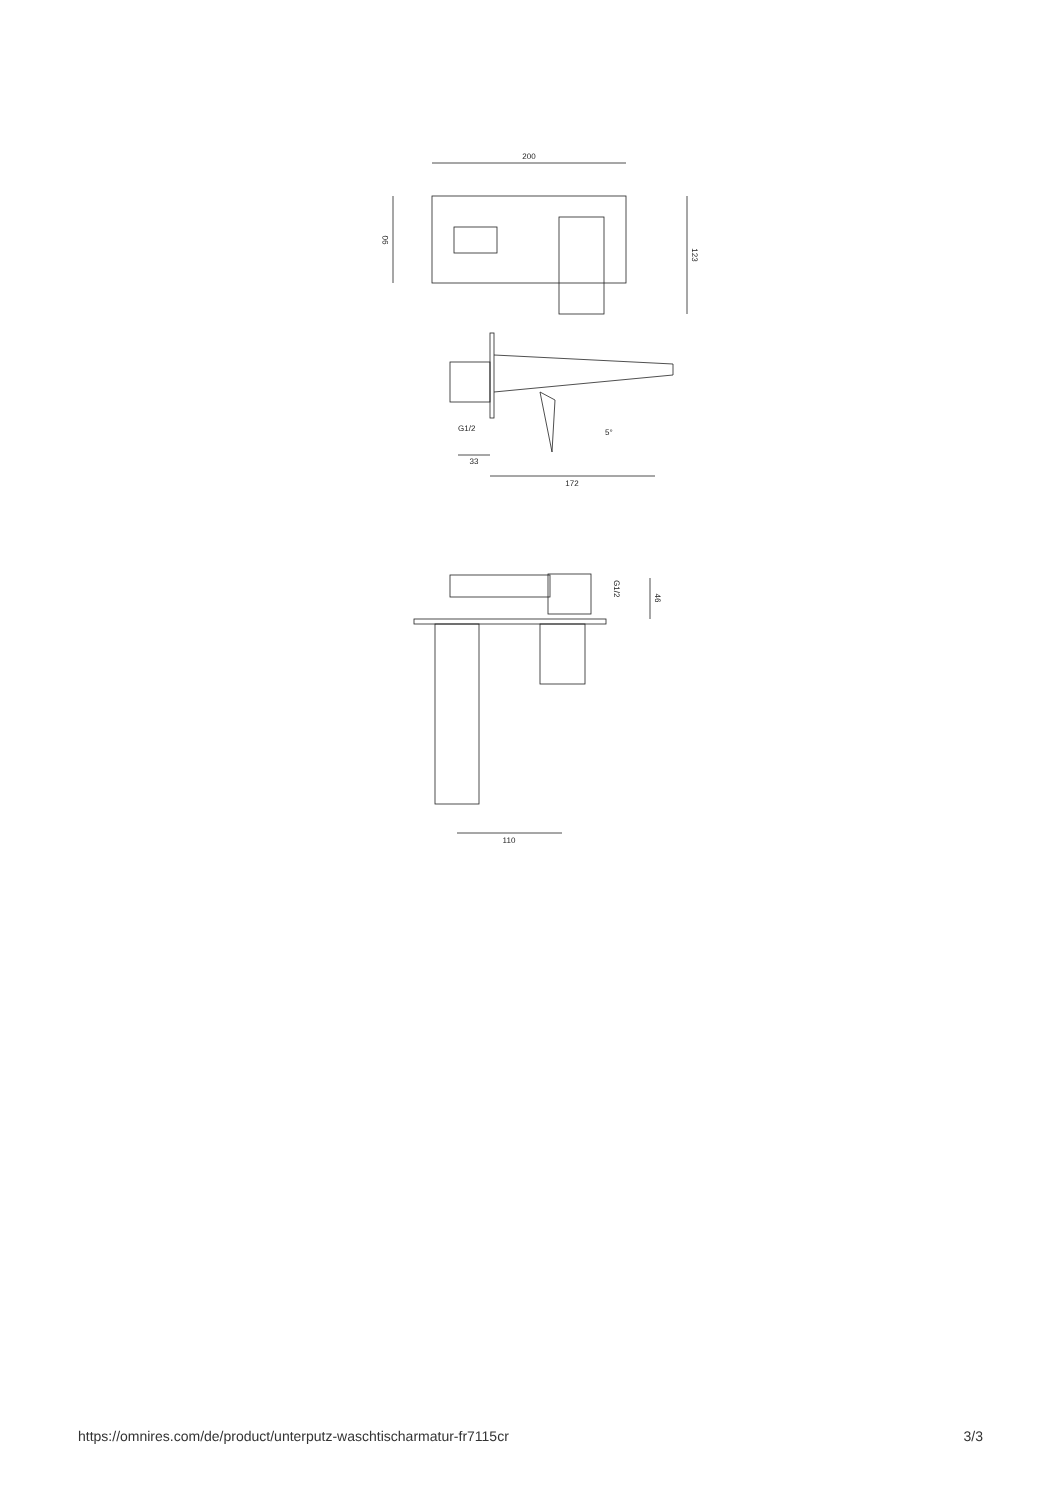200
90
123
G1/2
33
172
5°
46
G1/2
110
https://omnires.com/de/product/unterputz-waschtischarmatur-fr7115cr 3/3